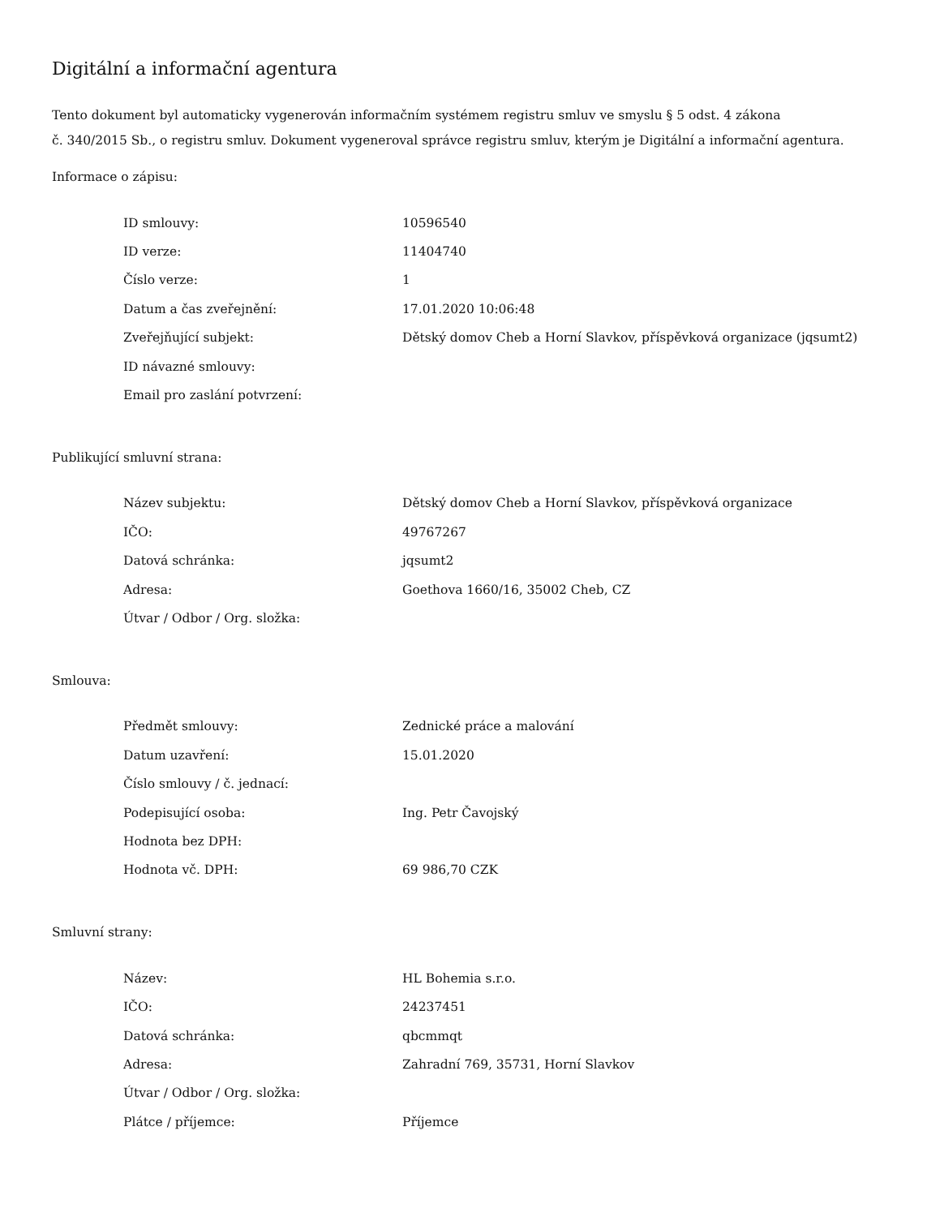Digitální a informační agentura
Tento dokument byl automaticky vygenerován informačním systémem registru smluv ve smyslu § 5 odst. 4 zákona
č. 340/2015 Sb., o registru smluv. Dokument vygeneroval správce registru smluv, kterým je Digitální a informační agentura.
Informace o zápisu:
| ID smlouvy: | 10596540 |
| ID verze: | 11404740 |
| Číslo verze: | 1 |
| Datum a čas zveřejnění: | 17.01.2020 10:06:48 |
| Zveřejňující subjekt: | Dětský domov Cheb a Horní Slavkov, příspěvková organizace (jqsumt2) |
| ID návazné smlouvy: | |
| Email pro zaslání potvrzení: | |
Publikující smluvní strana:
| Název subjektu: | Dětský domov Cheb a Horní Slavkov, příspěvková organizace |
| IČO: | 49767267 |
| Datová schránka: | jqsumt2 |
| Adresa: | Goethova 1660/16, 35002 Cheb, CZ |
| Útvar / Odbor / Org. složka: | |
Smlouva:
| Předmět smlouvy: | Zednické práce a malování |
| Datum uzavření: | 15.01.2020 |
| Číslo smlouvy / č. jednací: | |
| Podepisující osoba: | Ing. Petr Čavojský |
| Hodnota bez DPH: | |
| Hodnota vč. DPH: | 69 986,70 CZK |
Smluvní strany:
| Název: | HL Bohemia s.r.o. |
| IČO: | 24237451 |
| Datová schránka: | qbcmmqt |
| Adresa: | Zahradní 769, 35731, Horní Slavkov |
| Útvar / Odbor / Org. složka: | |
| Plátce / příjemce: | Příjemce |